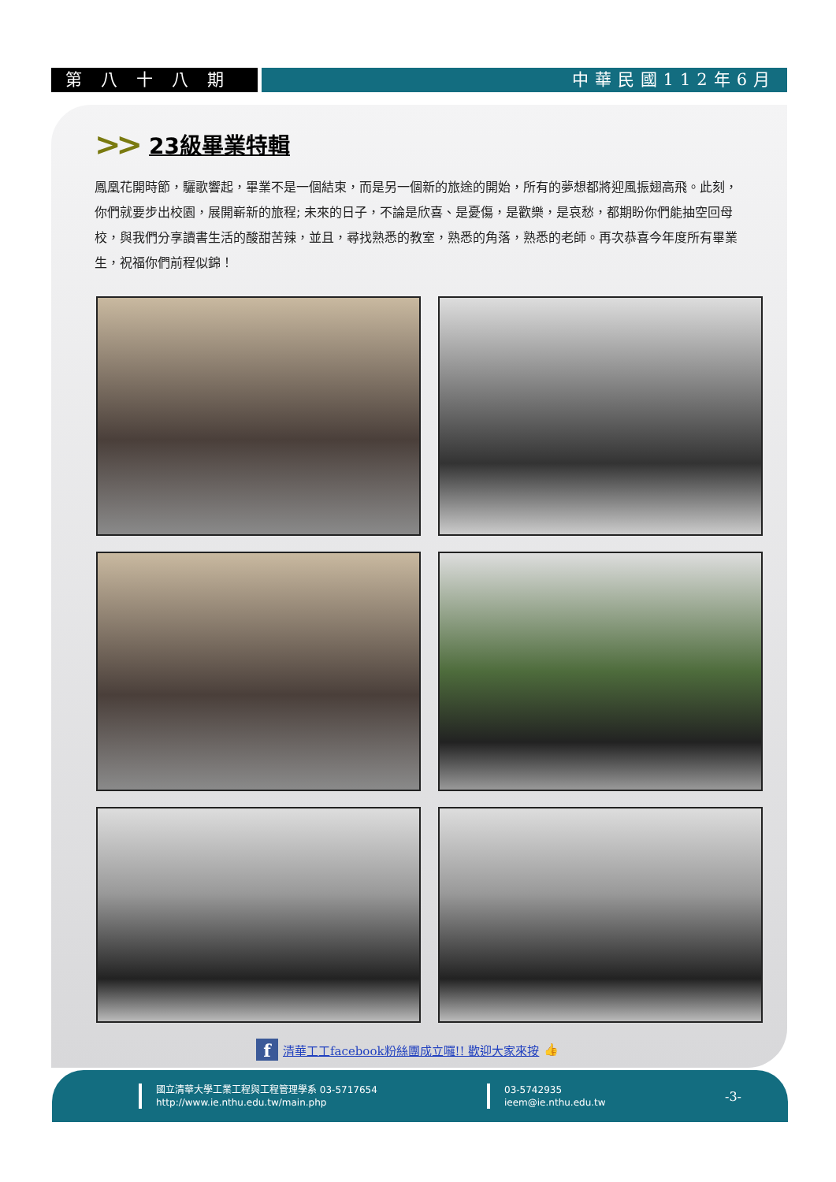第八十八期 中華民國112年6月
>> 23級畢業特輯
鳳凰花開時節，驪歌響起，畢業不是一個結束，而是另一個新的旅途的開始，所有的夢想都將迎風振翅高飛。此刻，你們就要步出校園，展開嶄新的旅程; 未來的日子，不論是欣喜、是憂傷，是歡樂，是哀愁，都期盼你們能抽空回母校，與我們分享讀書生活的酸甜苦辣，並且，尋找熟悉的教室，熟悉的角落，熟悉的老師。再次恭喜今年度所有畢業生，祝福你們前程似錦！
f清華工工facebook粉絲團成立囉!! 歡迎大家來按 👍
國立清華大學工業工程與工程管理學系 03-5717654
http://www.ie.nthu.edu.tw/main.php
03-5742935
ieem@ie.nthu.edu.tw
-3-